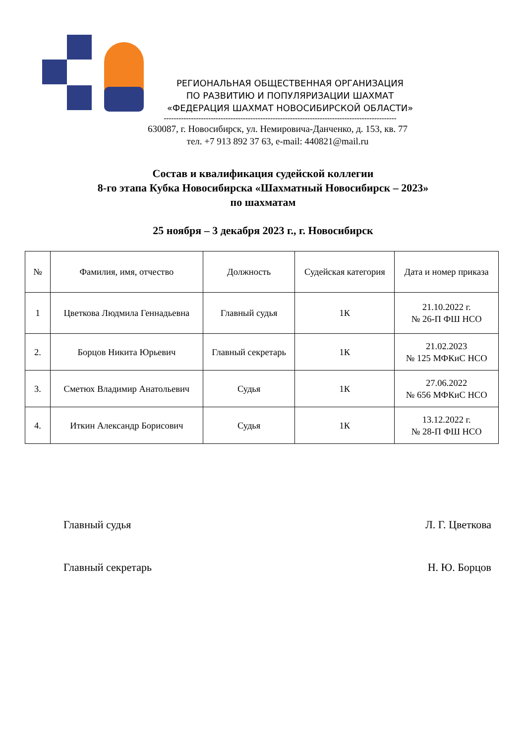РЕГИОНАЛЬНАЯ ОБЩЕСТВЕННАЯ ОРГАНИЗАЦИЯ
ПО РАЗВИТИЮ И ПОПУЛЯРИЗАЦИИ ШАХМАТ
«ФЕДЕРАЦИЯ ШАХМАТ НОВОСИБИРСКОЙ ОБЛАСТИ»
----------------------------------------------------------------------------------------------
630087, г. Новосибирск, ул. Немировича-Данченко, д. 153, кв. 77
тел. +7 913 892 37 63, e-mail: 440821@mail.ru
Состав и квалификация судейской коллегии
8-го этапа Кубка Новосибирска «Шахматный Новосибирск – 2023»
по шахматам
25 ноября – 3 декабря 2023 г., г. Новосибирск
| № | Фамилия, имя, отчество | Должность | Судейская категория | Дата и номер приказа |
| --- | --- | --- | --- | --- |
| 1 | Цветкова Людмила Геннадьевна | Главный судья | 1К | 21.10.2022 г. № 26-П ФШ НСО |
| 2. | Борцов Никита Юрьевич | Главный секретарь | 1К | 21.02.2023 № 125 МФКиС НСО |
| 3. | Сметюх Владимир Анатольевич | Судья | 1К | 27.06.2022 № 656 МФКиС НСО |
| 4. | Иткин Александр Борисович | Судья | 1К | 13.12.2022 г. № 28-П ФШ НСО |
Главный судья Л. Г. Цветкова
Главный секретарь Н. Ю. Борцов